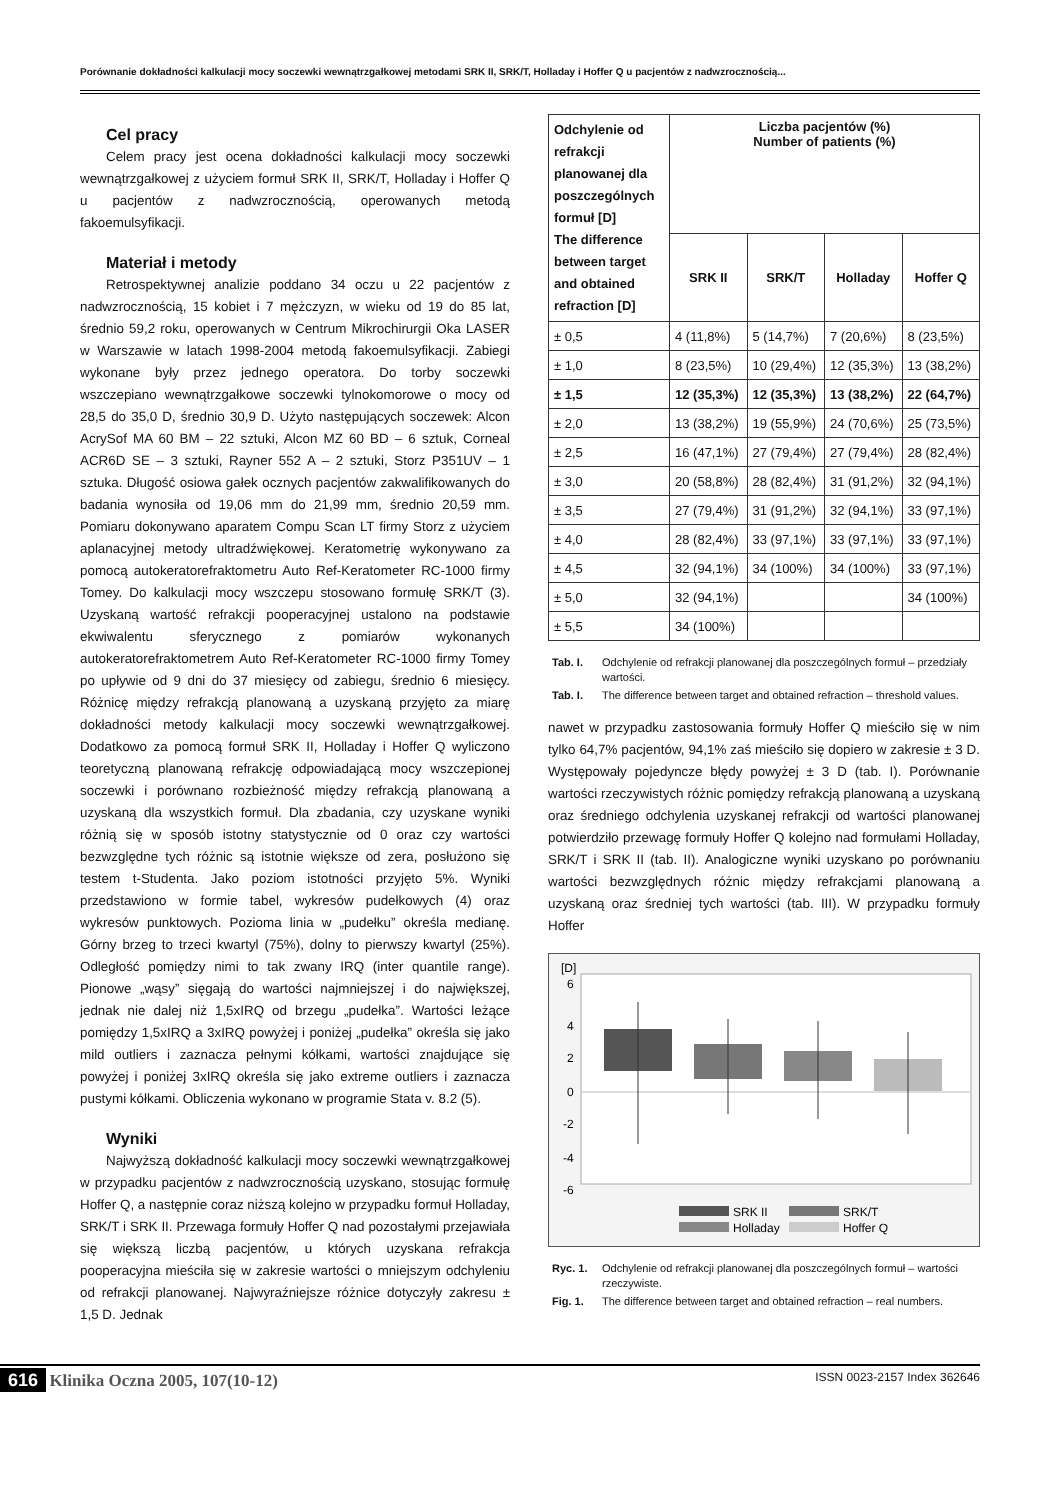Porównanie dokładności kalkulacji mocy soczewki wewnątrzgałkowej metodami SRK II, SRK/T, Holladay i Hoffer Q u pacjentów z nadwzrocznością...
Cel pracy
Celem pracy jest ocena dokładności kalkulacji mocy soczewki wewnątrzgałkowej z użyciem formuł SRK II, SRK/T, Holladay i Hoffer Q u pacjentów z nadwzrocznością, operowanych metodą fakoemulsyfikacji.
Materiał i metody
Retrospektywnej analizie poddano 34 oczu u 22 pacjentów z nadwzrocznością, 15 kobiet i 7 mężczyzn, w wieku od 19 do 85 lat, średnio 59,2 roku, operowanych w Centrum Mikrochirurgii Oka LASER w Warszawie w latach 1998-2004 metodą fakoemulsyfikacji. Zabiegi wykonane były przez jednego operatora. Do torby soczewki wszczepiano wewnątrzgałkowe soczewki tylnokomorowe o mocy od 28,5 do 35,0 D, średnio 30,9 D. Użyto następujących soczewek: Alcon AcrySof MA 60 BM – 22 sztuki, Alcon MZ 60 BD – 6 sztuk, Corneal ACR6D SE – 3 sztuki, Rayner 552 A – 2 sztuki, Storz P351UV – 1 sztuka. Długość osiowa gałek ocznych pacjentów zakwalifikowanych do badania wynosiła od 19,06 mm do 21,99 mm, średnio 20,59 mm. Pomiaru dokonywano aparatem Compu Scan LT firmy Storz z użyciem aplanacyjnej metody ultradźwiękowej. Keratometrię wykonywano za pomocą autokeratorefraktometru Auto Ref-Keratometer RC-1000 firmy Tomey. Do kalkulacji mocy wszczepu stosowano formułę SRK/T (3). Uzyskaną wartość refrakcji pooperacyjnej ustalono na podstawie ekwiwalentu sferycznego z pomiarów wykonanych autokeratorefraktometrem Auto Ref-Keratometer RC-1000 firmy Tomey po upływie od 9 dni do 37 miesięcy od zabiegu, średnio 6 miesięcy. Różnicę między refrakcją planowaną a uzyskaną przyjęto za miarę dokładności metody kalkulacji mocy soczewki wewnątrzgałkowej. Dodatkowo za pomocą formuł SRK II, Holladay i Hoffer Q wyliczono teoretyczną planowaną refrakcję odpowiadającą mocy wszczepionej soczewki i porównano rozbieżność między refrakcją planowaną a uzyskaną dla wszystkich formuł. Dla zbadania, czy uzyskane wyniki różnią się w sposób istotny statystycznie od 0 oraz czy wartości bezwzględne tych różnic są istotnie większe od zera, posłużono się testem t-Studenta. Jako poziom istotności przyjęto 5%. Wyniki przedstawiono w formie tabel, wykresów pudełkowych (4) oraz wykresów punktowych. Pozioma linia w „pudełku” określa medianę. Górny brzeg to trzeci kwartyl (75%), dolny to pierwszy kwartyl (25%). Odległość pomiędzy nimi to tak zwany IRQ (inter quantile range). Pionowe „wąsy” sięgają do wartości najmniejszej i do największej, jednak nie dalej niż 1,5xIRQ od brzegu „pudełka”. Wartości leżące pomiędzy 1,5xIRQ a 3xIRQ powyżej i poniżej „pudełka” określa się jako mild outliers i zaznacza pełnymi kółkami, wartości znajdujące się powyżej i poniżej 3xIRQ określa się jako extreme outliers i zaznacza pustymi kółkami. Obliczenia wykonano w programie Stata v. 8.2 (5).
Wyniki
Najwyższą dokładność kalkulacji mocy soczewki wewnątrzgałkowej w przypadku pacjentów z nadwzrocznością uzyskano, stosując formułę Hoffer Q, a następnie coraz niższą kolejno w przypadku formuł Holladay, SRK/T i SRK II. Przewaga formuły Hoffer Q nad pozostałymi przejawiała się większą liczbą pacjentów, u których uzyskana refrakcja pooperacyjna mieściła się w zakresie wartości o mniejszym odchyleniu od refrakcji planowanej. Najwyraźniejsze różnice dotyczyły zakresu ± 1,5 D. Jednak
| Odchylenie od refrakcji planowanej dla poszczególnych formuł [D] The difference between target and obtained refraction [D] | Liczba pacjentów (%) Number of patients (%) | | | |
| --- | --- | --- | --- | --- |
| | SRK II | SRK/T | Holladay | Hoffer Q |
| ± 0,5 | 4 (11,8%) | 5 (14,7%) | 7 (20,6%) | 8 (23,5%) |
| ± 1,0 | 8 (23,5%) | 10 (29,4%) | 12 (35,3%) | 13 (38,2%) |
| ± 1,5 | 12 (35,3%) | 12 (35,3%) | 13 (38,2%) | 22 (64,7%) |
| ± 2,0 | 13 (38,2%) | 19 (55,9%) | 24 (70,6%) | 25 (73,5%) |
| ± 2,5 | 16 (47,1%) | 27 (79,4%) | 27 (79,4%) | 28 (82,4%) |
| ± 3,0 | 20 (58,8%) | 28 (82,4%) | 31 (91,2%) | 32 (94,1%) |
| ± 3,5 | 27 (79,4%) | 31 (91,2%) | 32 (94,1%) | 33 (97,1%) |
| ± 4,0 | 28 (82,4%) | 33 (97,1%) | 33 (97,1%) | 33 (97,1%) |
| ± 4,5 | 32 (94,1%) | 34 (100%) | 34 (100%) | 33 (97,1%) |
| ± 5,0 | 32 (94,1%) | | | 34 (100%) |
| ± 5,5 | 34 (100%) | | | |
Tab. I. Odchylenie od refrakcji planowanej dla poszczególnych formuł – przedziały wartości.
Tab. I. The difference between target and obtained refraction – threshold values.
nawet w przypadku zastosowania formuły Hoffer Q mieściło się w nim tylko 64,7% pacjentów, 94,1% zaś mieściło się dopiero w zakresie ± 3 D. Występowały pojedyncze błędy powyżej ± 3 D (tab. I). Porównanie wartości rzeczywistych różnic pomiędzy refrakcją planowaną a uzyskaną oraz średniego odchylenia uzyskanej refrakcji od wartości planowanej potwierdziło przewagę formuły Hoffer Q kolejno nad formułami Holladay, SRK/T i SRK II (tab. II). Analogiczne wyniki uzyskano po porównaniu wartości bezwzględnych różnic między refrakcjami planowaną a uzyskaną oraz średniej tych wartości (tab. III). W przypadku formuły Hoffer
[D]
6
4
2
0
-2
-4
-6
SRK II
SRK/T
Holladay
Hoffer Q
Ryc. 1. Odchylenie od refrakcji planowanej dla poszczególnych formuł – wartości rzeczywiste.
Fig. 1. The difference between target and obtained refraction – real numbers.
616 Klinika Oczna 2005, 107(10-12)
ISSN 0023-2157 Index 362646